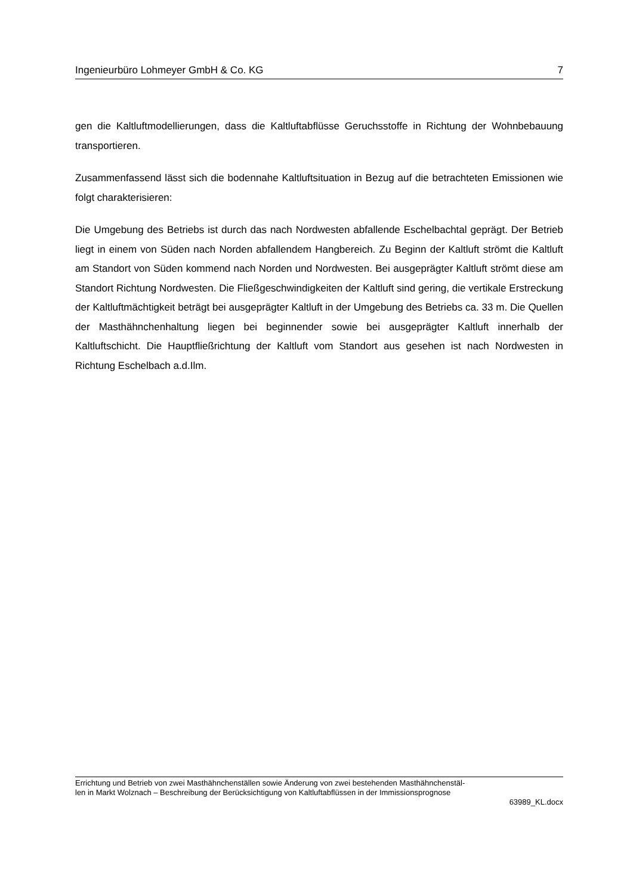Ingenieurbüro Lohmeyer GmbH & Co. KG 7
gen die Kaltluftmodellierungen, dass die Kaltluftabflüsse Geruchsstoffe in Richtung der Wohnbebauung transportieren.
Zusammenfassend lässt sich die bodennahe Kaltluftsituation in Bezug auf die betrachteten Emissionen wie folgt charakterisieren:
Die Umgebung des Betriebs ist durch das nach Nordwesten abfallende Eschelbachtal geprägt. Der Betrieb liegt in einem von Süden nach Norden abfallendem Hangbereich. Zu Beginn der Kaltluft strömt die Kaltluft am Standort von Süden kommend nach Norden und Nordwesten. Bei ausgeprägter Kaltluft strömt diese am Standort Richtung Nordwesten. Die Fließgeschwindigkeiten der Kaltluft sind gering, die vertikale Erstreckung der Kaltluftmächtigkeit beträgt bei ausgeprägter Kaltluft in der Umgebung des Betriebs ca. 33 m. Die Quellen der Masthähnchenhaltung liegen bei beginnender sowie bei ausgeprägter Kaltluft innerhalb der Kaltluftschicht. Die Hauptfließrichtung der Kaltluft vom Standort aus gesehen ist nach Nordwesten in Richtung Eschelbach a.d.Ilm.
Errichtung und Betrieb von zwei Masthähnchenställen sowie Änderung von zwei bestehenden Masthähnchenstäl-
len in Markt Wolznach – Beschreibung der Berücksichtigung von Kaltluftabflüssen in der Immissionsprognose
63989_KL.docx